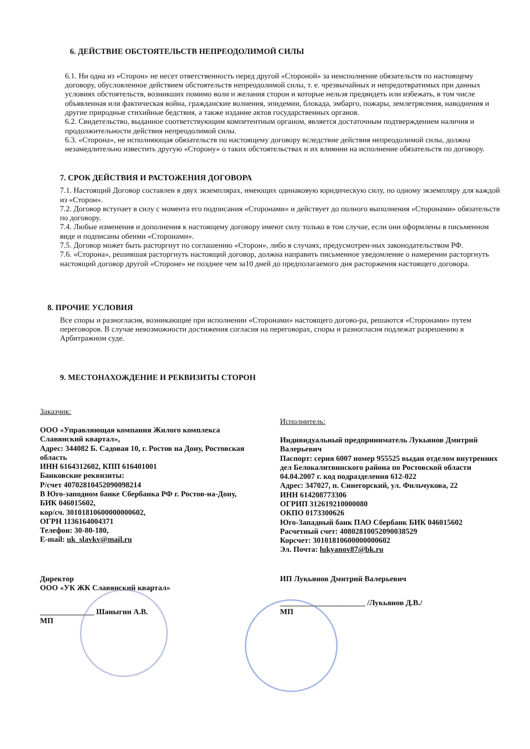6. ДЕЙСТВИЕ ОБСТОЯТЕЛЬСТВ НЕПРЕОДОЛИМОЙ СИЛЫ
6.1. Ни одна из «Сторон» не несет ответственность перед другой «Стороной» за неисполнение обязательств по настоящему договору, обусловленное действием обстоятельств непреодолимой силы, т. е. чрезвычайных и непредотвратимых при данных условиях обстоятельств, возникших помимо воли и желания сторон и которые нельзя предвидеть или избежать, в том числе объявленная или фактическая война, гражданские волнения, эпидемии, блокада, эмбарго, пожары, землетрясения, наводнения и другие природные стихийные бедствия, а также издание актов государственных органов.
6.2. Свидетельство, выданное соответствующим компетентным органом, является достаточным подтверждением наличия и продолжительности действия непреодолимой силы.
6.3. «Сторона», не исполняющая обязательств по настоящему договору вследствие действия непреодолимой силы, должна незамедлительно известить другую «Сторону» о таких обстоятельствах и их влиянии на исполнение обязательств по договору.
7. СРОК ДЕЙСТВИЯ И РАСТОЖЕНИЯ ДОГОВОРА
7.1. Настоящий Договор составлен в двух экземплярах, имеющих одинаковую юридическую силу, по одному экземпляру для каждой из «Сторон».
7.2. Договор вступает в силу с момента его подписания «Сторонами» и действует до полного выполнения «Сторонами» обязательств по договору.
7.4. Любые изменения и дополнения к настоящему договору имеют силу только в том случае, если они оформлены в письменном виде и подписаны обеими «Сторонами».
7.5. Договор может быть расторгнут по соглашению «Сторон», либо в случаях, предусмотрен-ных законодательством РФ.
7.6. «Сторона», решившая расторгнуть настоящий договор, должна направить письменное уведомление о намерении расторгнуть настоящий договор другой «Стороне» не позднее чем за10 дней до предполагаемого дня расторжения настоящего договора.
8. ПРОЧИЕ УСЛОВИЯ
Все споры и разногласия, возникающие при исполнении «Сторонами» настоящего догово-ра, решаются «Сторонами» путем переговоров. В случае невозможности достижения согласия на переговорах, споры и разногласия подлежат разрешению в Арбитражном суде.
9. МЕСТОНАХОЖДЕНИЕ И РЕКВИЗИТЫ СТОРОН
Заказчик:
ООО «Управляющая компания Жилого комплекса Славянский квартал»,
Адрес: 344082 Б. Садовая 10, г. Ростов на Дону, Ростовская область
ИНН 6164312602, КПП 616401001
Банковские реквизиты:
Р/счет 40702810452090098214
В Юго-заподном банке Сбербанка РФ г. Ростов-на-Дону,
БИК 046015602,
кор/сч. 30101810600000000602,
ОГРН 1136164004371
Телефон: 30-80-180,
E-mail: uk_slavkv@mail.ru
Директор
ООО «УК ЖК Славянский квартал»
______________ Шаныгин А.В.
МП
Исполнитель:
Индивидуальный предприниматель Лукьянов Дмитрий Валерьевич
Паспорт: серия 6007 номер 955525 выдан отделом внутренних дел Белокалитвинского района по Ростовской области 04.04.2007 г. код подразделения 612-022
Адрес: 347027, п. Синегорский, ул. Фильчукова, 22
ИНН 614208773306
ОГРИП 312619210000080
ОКПО 0173300626
Юго-Западный банк ПАО Сбербанк БИК 046015602
Расчетный счет: 40802810052090038529
Корсчет: 30101810600000000602
Эл. Почта: lukyanov87@bk.ru
ИП Лукьянов Дмитрий Валерьевич
______________________ /Лукьянов Д.В./
МП